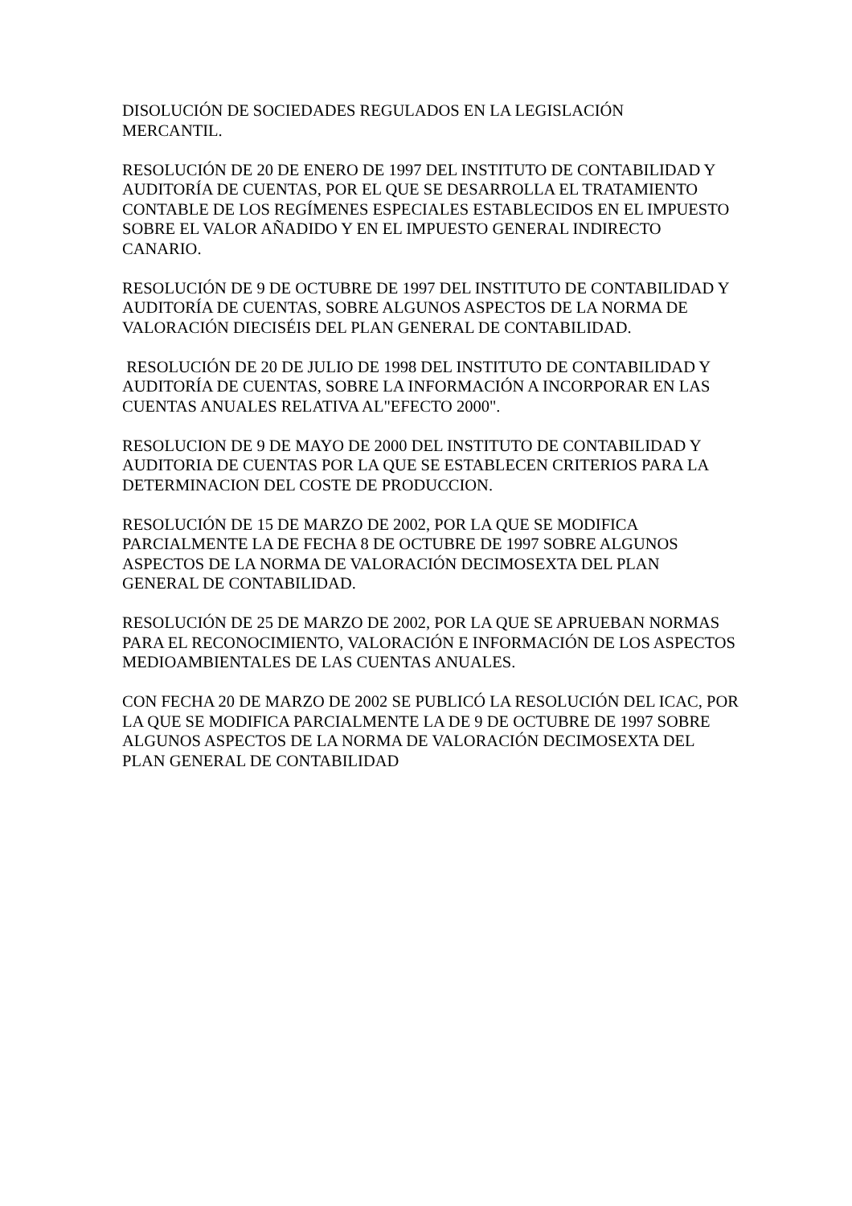DISOLUCIÓN DE SOCIEDADES REGULADOS EN LA LEGISLACIÓN
MERCANTIL.
RESOLUCIÓN DE 20 DE ENERO DE 1997 DEL INSTITUTO DE CONTABILIDAD Y AUDITORÍA DE CUENTAS, POR EL QUE SE DESARROLLA EL TRATAMIENTO CONTABLE DE LOS REGÍMENES ESPECIALES ESTABLECIDOS EN EL IMPUESTO SOBRE EL VALOR AÑADIDO Y EN EL IMPUESTO GENERAL INDIRECTO CANARIO.
RESOLUCIÓN DE 9 DE OCTUBRE DE 1997 DEL INSTITUTO DE CONTABILIDAD Y AUDITORÍA DE CUENTAS, SOBRE ALGUNOS ASPECTOS DE LA NORMA DE VALORACIÓN DIECISÉIS DEL PLAN GENERAL DE CONTABILIDAD.
RESOLUCIÓN DE 20 DE JULIO DE 1998 DEL INSTITUTO DE CONTABILIDAD Y AUDITORÍA DE CUENTAS, SOBRE LA INFORMACIÓN A INCORPORAR EN LAS CUENTAS ANUALES RELATIVA AL"EFECTO 2000".
RESOLUCION DE 9 DE MAYO DE 2000 DEL INSTITUTO DE CONTABILIDAD Y AUDITORIA DE CUENTAS POR LA QUE SE ESTABLECEN CRITERIOS PARA LA DETERMINACION DEL COSTE DE PRODUCCION.
RESOLUCIÓN DE 15 DE MARZO DE 2002, POR LA QUE SE MODIFICA PARCIALMENTE LA DE FECHA 8 DE OCTUBRE DE 1997 SOBRE ALGUNOS ASPECTOS DE LA NORMA DE VALORACIÓN DECIMOSEXTA DEL PLAN GENERAL DE CONTABILIDAD.
RESOLUCIÓN DE 25 DE MARZO DE 2002, POR LA QUE SE APRUEBAN NORMAS PARA EL RECONOCIMIENTO, VALORACIÓN E INFORMACIÓN DE LOS ASPECTOS MEDIOAMBIENTALES DE LAS CUENTAS ANUALES.
CON FECHA 20 DE MARZO DE 2002 SE PUBLICÓ LA RESOLUCIÓN DEL ICAC, POR LA QUE SE MODIFICA PARCIALMENTE LA DE 9 DE OCTUBRE DE 1997 SOBRE ALGUNOS ASPECTOS DE LA NORMA DE VALORACIÓN DECIMOSEXTA DEL PLAN GENERAL DE CONTABILIDAD